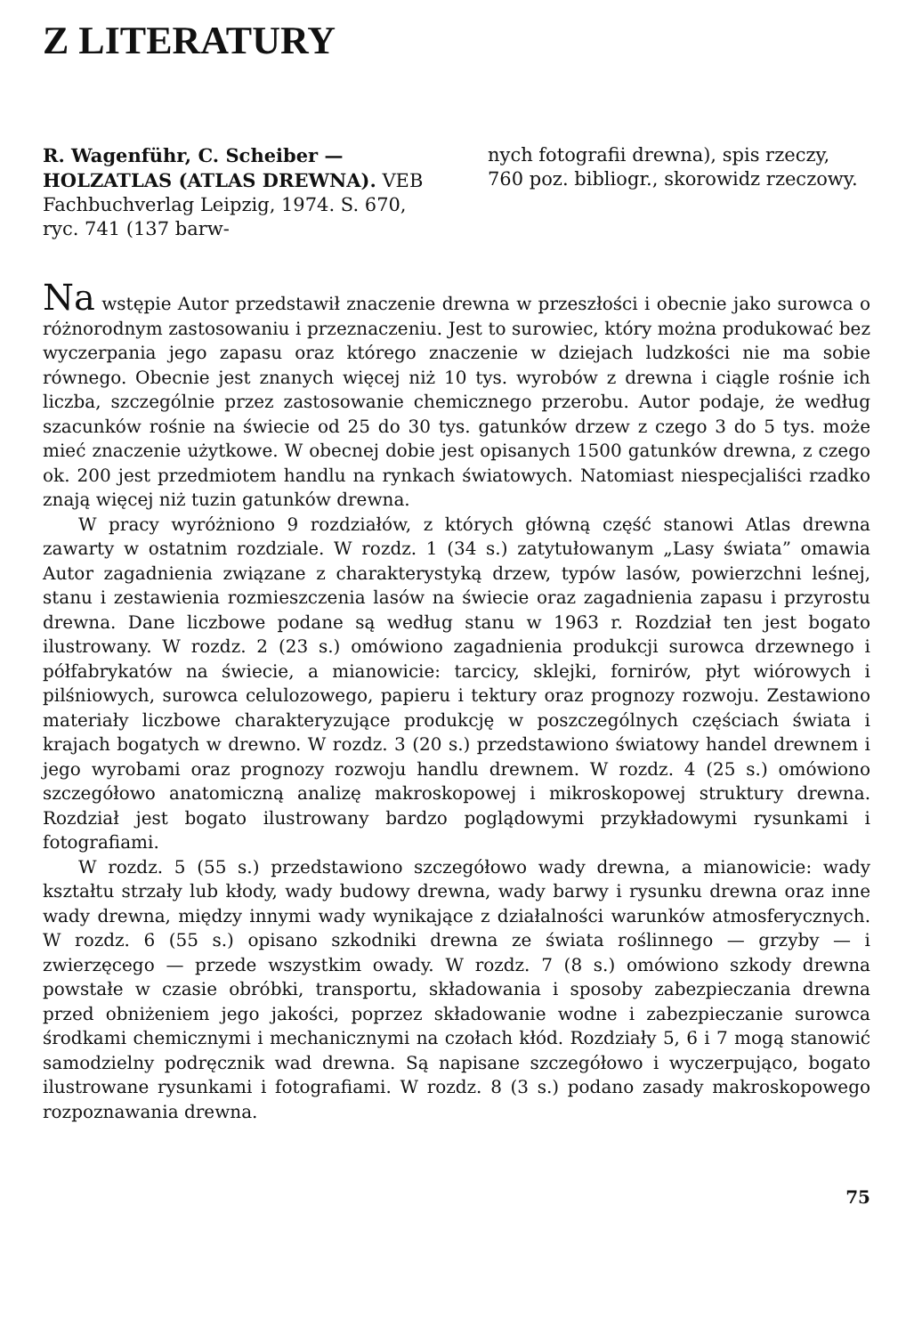Z LITERATURY
R. Wagenführ, C. Scheiber — HOLZATLAS (ATLAS DREWNA). VEB Fachbuchverlag Leipzig, 1974. S. 670, ryc. 741 (137 barw-
nych fotografii drewna), spis rzeczy, 760 poz. bibliogr., skorowidz rzeczowy.
Na wstępie Autor przedstawił znaczenie drewna w przeszłości i obecnie jako surowca o różnorodnym zastosowaniu i przeznaczeniu. Jest to surowiec, który można produkować bez wyczerpania jego zapasu oraz którego znaczenie w dziejach ludzkości nie ma sobie równego. Obecnie jest znanych więcej niż 10 tys. wyrobów z drewna i ciągle rośnie ich liczba, szczególnie przez zastosowanie chemicznego przerobu. Autor podaje, że według szacunków rośnie na świecie od 25 do 30 tys. gatunków drzew z czego 3 do 5 tys. może mieć znaczenie użytkowe. W obecnej dobie jest opisanych 1500 gatunków drewna, z czego ok. 200 jest przedmiotem handlu na rynkach światowych. Natomiast niespecjaliści rzadko znają więcej niż tuzin gatunków drewna.
W pracy wyróżniono 9 rozdziałów, z których główną część stanowi Atlas drewna zawarty w ostatnim rozdziale. W rozdz. 1 (34 s.) zatytułowanym „Lasy świata” omawia Autor zagadnienia związane z charakterystyką drzew, typów lasów, powierzchni leśnej, stanu i zestawienia rozmieszczenia lasów na świecie oraz zagadnienia zapasu i przyrostu drewna. Dane liczbowe podane są według stanu w 1963 r. Rozdział ten jest bogato ilustrowany. W rozdz. 2 (23 s.) omówiono zagadnienia produkcji surowca drzewnego i półfabrykatów na świecie, a mianowicie: tarcicy, sklejki, fornirów, płyt wiórowych i pilśniowych, surowca celulozowego, papieru i tektury oraz prognozy rozwoju. Zestawiono materiały liczbowe charakteryzujące produkcję w poszczególnych częściach świata i krajach bogatych w drewno. W rozdz. 3 (20 s.) przedstawiono światowy handel drewnem i jego wyrobami oraz prognozy rozwoju handlu drewnem. W rozdz. 4 (25 s.) omówiono szczegółowo anatomiczną analizę makroskopowej i mikroskopowej struktury drewna. Rozdział jest bogato ilustrowany bardzo poglądowymi przykładowymi rysunkami i fotografiami.
W rozdz. 5 (55 s.) przedstawiono szczegółowo wady drewna, a mianowicie: wady kształtu strzały lub kłody, wady budowy drewna, wady barwy i rysunku drewna oraz inne wady drewna, między innymi wady wynikające z działalności warunków atmosferycznych. W rozdz. 6 (55 s.) opisano szkodniki drewna ze świata roślinnego — grzyby — i zwierzęcego — przede wszystkim owady. W rozdz. 7 (8 s.) omówiono szkody drewna powstałe w czasie obróbki, transportu, składowania i sposoby zabezpieczania drewna przed obniżeniem jego jakości, poprzez składowanie wodne i zabezpieczanie surowca środkami chemicznymi i mechanicznymi na czołach kłód. Rozdziały 5, 6 i 7 mogą stanowić samodzielny podręcznik wad drewna. Są napisane szczegółowo i wyczerpująco, bogato ilustrowane rysunkami i fotografiami. W rozdz. 8 (3 s.) podano zasady makroskopowego rozpoznawania drewna.
75